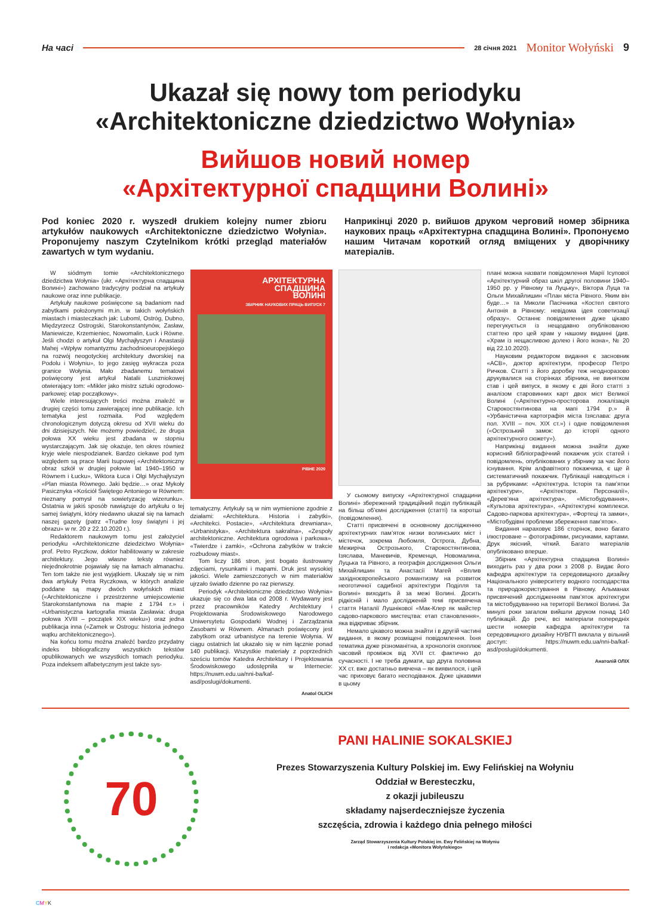На часі 28 січня 2021 Monitor Wołyński 9
Ukazał się nowy tom periodyku
«Architektoniczne dziedzictwo Wołynia»
Вийшов новий номер
«Архітектурної спадщини Волині»
Pod koniec 2020 r. wyszedł drukiem kolejny numer zbioru artykułów naukowych «Architektoniczne dziedzictwo Wołynia». Proponujemy naszym Czytelnikom krótki przegląd materiałów zawartych w tym wydaniu.
Наприкінці 2020 р. вийшов друком черговий номер збірника наукових праць «Архітектурна спадщина Волині». Пропонуємо нашим Читачам короткий огляд вміщених у дворічнику матеріалів.
W siódmym tomie «Architektonicznego dziedzictwa Wołynia» (ukr. «Архітектурна спадщина Волині») zachowano tradycyjny podział na artykuły naukowe oraz inne publikacje.
Artykuły naukowe poświęcone są badaniom nad zabytkami położonymi m.in. w takich wołyńskich miastach i miasteczkach jak: Luboml, Ostróg, Dubno, Międzyrzecz Ostrogski, Starokonstantynów, Zasław, Maniewicze, Krzemieniec, Nowomalin, Łuck i Równe. Jeśli chodzi o artykuł Olgi Mychajłyszyn i Anastasiji Mahej «Wpływ romantyzmu zachodnioeuropejskiego na rozwój neogotyckiej architektury dworskiej na Podolu i Wołyniu», to jego zasięg wykracza poza granice Wołynia. Mało zbadanemu tematowi poświęcony jest artykuł Natalii Luszniokowej otwierający tom: «Mikler jako mistrz sztuki ogrodowo-parkowej: etap początkowy».
Wiele interesujących treści można znaleźć w drugiej części tomu zawierającej inne publikacje. Ich tematyka jest rozmaita. Pod względem chronologicznym dotyczą okresu od XVII wieku do dni dzisiejszych. Nie możemy powiedzieć, że druga połowa XX wieku jest zbadana w stopniu wystarczającym. Jak się okazuje, ten okres również kryje wiele niespodzianek. Bardzo ciekawe pod tym względem są prace Marii Isupowej «Architektoniczny obraz szkół w drugiej połowie lat 1940–1950 w Równem i Łucku», Wiktora Łuca i Olgi Mychajłyszyn «Plan miasta Równego. Jaki będzie…» oraz Mykoły Pasicznyka «Kościół Świętego Antoniego w Równem: nieznany pomysł na sowietyzację wizerunku». Ostatnia w jakiś sposób nawiązuje do artykułu o tej samej świątyni, który niedawno ukazał się na łamach naszej gazety (patrz «Trudne losy świątyni i jej obrazu» w nr. 20 z 22.10.2020 r.).
Redaktorem naukowym tomu jest założyciel periodyku «Architektoniczne dziedzictwo Wołynia» prof. Petro Ryczkow, doktor habilitowany w zakresie architektury. Jego własne teksty również niejednokrotnie pojawiały się na łamach almanachu. Ten tom także nie jest wyjątkiem. Ukazały się w nim dwa artykuły Petra Ryczkowa, w których analizie poddane są mapy dwóch wołyńskich miast («Architektoniczne i przestrzenne umiejscowienie Starokonstantynowa na mapie z 1794 r.» i «Urbanistyczna kartografia miasta Zasławia: druga połowa XVIII – początek XIX wieku») oraz jedna publikacja inna («Zamek w Ostrogu: historia jednego wątku architektonicznego»).
Na końcu tomu można znaleźć bardzo przydatny indeks bibliograficzny wszystkich tekstów opublikowanych we wszystkich tomach periodyku. Poza indeksem alfabetycznym jest także sys-
АРХІТЕКТУРНА
СПАДЩИНА
ВОЛИНІ
ЗБІРНИК НАУКОВИХ ПРАЦЬ ВИПУСК 7
РІВНЕ 2020
tematyczny. Artykuły są w nim wymienione zgodnie z działami: «Architektura. Historia i zabytki», «Architekci. Postacie», «Architektura drewniana», «Urbanistyka», «Architektura sakralna», «Zespoły architektoniczne. Architektura ogrodowa i parkowa», «Twierdze i zamki», «Ochrona zabytków w trakcie rozbudowy miast».
Tom liczy 186 stron, jest bogato ilustrowany zdjęciami, rysunkami i mapami. Druk jest wysokiej jakości. Wiele zamieszczonych w nim materiałów ujrzało światło dzienne po raz pierwszy.
Periodyk «Architektoniczne dziedzictwo Wołynia» ukazuje się co dwa lata od 2008 r. Wydawany jest przez pracowników Katedry Architektury i Projektowania Środowiskowego Narodowego Uniwersytetu Gospodarki Wodnej i Zarządzania Zasobami w Równem. Almanach poświęcony jest zabytkom oraz urbanistyce na terenie Wołynia. W ciągu ostatnich lat ukazało się w nim łącznie ponad 140 publikacji. Wszystkie materiały z poprzednich sześciu tomów Katedra Architektury i Projektowania Środowiskowego udostępniła w Internecie: https://nuwm.edu.ua/nni-ba/kaf-asd/poslugi/dokumenti.
Anatol OLICH
У сьомому випуску «Архітектурної спадщини Волині» збережений традиційний поділ публікацій на більш об’ємні дослідження (статті) та коротші (повідомлення).
Статті присвячені в основному дослідженню архітектурних пам’яток низки волинських міст і містечок, зокрема Любомля, Острога, Дубна, Межиріча Острозького, Старокостянтинова, Ізяслава, Маневичів, Кременця, Новомалина, Луцька та Рівного, а географія дослідження Ольги Михайлишин та Анастасії Магей «Вплив західноєвропейського романтизму на розвиток неоготичної садибної архітектури Поділля та Волині» виходить й за межі Волині. Досить рідкісній і мало дослідженій темі присвячена стаття Наталії Лушнікової «Мак-Клер як майстер садово-паркового мистецтва: етап становлення», яка відкриває збірник.
Немало цікавого можна знайти і в другій частині видання, в якому розміщені повідомлення. Їхня тематика дуже різноманітна, а хронологія охоплює часовий проміжок від XVII ст. фактично до сучасності. І не треба думати, що друга половина XX ст. вже достатньо вивчена – як виявилося, і цей час приховує багато несподіванок. Дуже цікавими в цьому
плані можна назвати повідомлення Марії Ісупової «Архітектурний образ шкіл другої половини 1940–1950 рр. у Рівному та Луцьку», Віктора Луца та Ольги Михайлишин «План міста Рівного. Яким він буде…» та Миколи Пасічника «Костел святого Антонія в Рівному: невідома ідея советизації образу». Останнє повідомлення дуже цікаво перегукується із нещодавно опублікованою статтею про цей храм у нашому виданні (див. «Храм із нещасливою долею і його ікона», № 20 від 22.10.2020).
Науковим редактором видання є засновник «АСВ», доктор архітектури, професор Петро Ричков. Статті з його доробку теж неодноразово друкувалися на сторінках збірника, не винятком став і цей випуск, в якому є дві його статті з аналізом старовинних карт двох міст Великої Волині («Архітектурно-просторова локалізація Старокостянтинова на мапі 1794 р.» й «Урбаністична картографія міста Ізяслава: друга пол. XVIII – поч. XIX ст.») і одне повідомлення («Острозький замок: до історії одного архітектурного сюжету»).
Наприкінці видання можна знайти дуже корисний бібліографічний покажчик усіх статей і повідомлень, опублікованих у збірнику за час його існування. Крім алфавітного покажчика, є ще й систематичний покажчик. Публікації наводяться і за рубриками: «Архітектура. Історія та пам’ятки архітектури», «Архітектори. Персоналії», «Дерев’яна архітектура», «Містобудування», «Культова архітектура», «Архітектурні комплекси. Садово-паркова архітектура», «Фортеці та замки», «Містобудівні проблеми збереження пам’яток».
Видання нараховує 186 сторінок, воно багато ілюстроване – фотографіями, рисунками, картами. Друк якісний, чіткий. Багато матеріалів опубліковано вперше.
Збірник «Архітектурна спадщина Волині» виходить раз у два роки з 2008 р. Видає його кафедра архітектури та середовищного дизайну Національного університету водного господарства та природокористування в Рівному. Альманах присвячений дослідженням пам’яток архітектури та містобудуванню на території Великої Волині. За минулі роки загалом вийшли друком понад 140 публікацій. До речі, всі матеріали попередніх шести номерів кафедра архітектури та середовищного дизайну НУВГП виклала у вільний доступ: https://nuwm.edu.ua/nni-ba/kaf-asd/poslugi/dokumenti.
Анатолій ОЛІХ
70
PANI HALINIE SOKALSKIEJ
Prezes Stowarzyszenia Kultury Polskiej im. Ewy Felińskiej na Wołyniu
Oddział w Beresteczku,
z okazji jubileuszu
składamy najserdeczniejsze życzenia
szczęścia, zdrowia i każdego dnia pełnego miłości
Zarząd Stowarzyszenia Kultury Polskiej im. Ewy Felińskiej na Wołyniu
i redakcja «Monitora Wołyńskiego»
CMYK